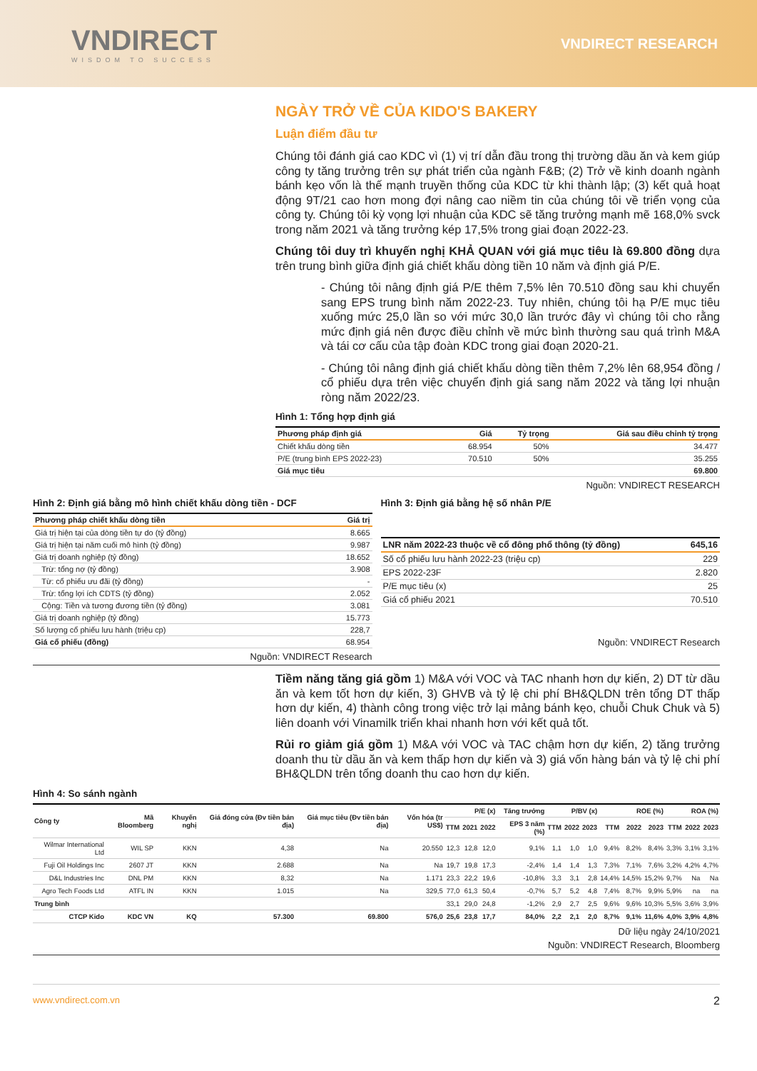VNDIRECT
WISDOM TO SUCCESS
VNDIRECT RESEARCH
NGÀY TRỞ VỀ CỦA KIDO'S BAKERY
Luận điểm đầu tư
Chúng tôi đánh giá cao KDC vì (1) vị trí dẫn đầu trong thị trường dầu ăn và kem giúp công ty tăng trưởng trên sự phát triển của ngành F&B; (2) Trở về kinh doanh ngành bánh kẹo vốn là thế mạnh truyền thống của KDC từ khi thành lập; (3) kết quả hoạt động 9T/21 cao hơn mong đợi nâng cao niềm tin của chúng tôi về triển vọng của công ty. Chúng tôi kỳ vọng lợi nhuận của KDC sẽ tăng trưởng mạnh mẽ 168,0% svck trong năm 2021 và tăng trưởng kép 17,5% trong giai đoạn 2022-23.
Chúng tôi duy trì khuyến nghị KHẢ QUAN với giá mục tiêu là 69.800 đồng dựa trên trung bình giữa định giá chiết khấu dòng tiền 10 năm và định giá P/E.
- Chúng tôi nâng định giá P/E thêm 7,5% lên 70.510 đồng sau khi chuyển sang EPS trung bình năm 2022-23. Tuy nhiên, chúng tôi hạ P/E mục tiêu xuống mức 25,0 lần so với mức 30,0 lần trước đây vì chúng tôi cho rằng mức định giá nên được điều chỉnh về mức bình thường sau quá trình M&A và tái cơ cấu của tập đoàn KDC trong giai đoạn 2020-21.
- Chúng tôi nâng định giá chiết khấu dòng tiền thêm 7,2% lên 68,954 đồng / cổ phiếu dựa trên việc chuyển định giá sang năm 2022 và tăng lợi nhuận ròng năm 2022/23.
Hình 1: Tổng hợp định giá
| Phương pháp định giá | Giá | Tỷ trọng | Giá sau điều chỉnh tỷ trọng |
| --- | --- | --- | --- |
| Chiết khấu dòng tiền | 68.954 | 50% | 34.477 |
| P/E (trung bình EPS 2022-23) | 70.510 | 50% | 35.255 |
| Giá mục tiêu | | | 69.800 |
Nguồn: VNDIRECT RESEARCH
Hình 2: Định giá bằng mô hình chiết khấu dòng tiền - DCF
| Phương pháp chiết khấu dòng tiền | Giá trị |
| --- | --- |
| Giá trị hiện tại của dòng tiền tự do (tỷ đồng) | 8.665 |
| Giá trị hiện tại năm cuối mô hình (tỷ đồng) | 9.987 |
| Giá trị doanh nghiệp (tỷ đồng) | 18.652 |
| Trừ: tổng nợ (tỷ đồng) | 3.908 |
| Từ: cổ phiếu ưu đãi (tỷ đồng) | - |
| Trừ: tổng lợi ích CDTS (tỷ đồng) | 2.052 |
| Cộng: Tiền và tương đương tiền (tỷ đồng) | 3.081 |
| Giá trị doanh nghiệp (tỷ đồng) | 15.773 |
| Số lượng cổ phiếu lưu hành (triệu cp) | 228,7 |
| Giá cổ phiếu (đồng) | 68.954 |
Nguồn: VNDIRECT Research
Hình 3: Định giá bằng hệ số nhân P/E
| LNR năm 2022-23 thuộc về cổ đông phổ thông (tỷ đồng) | 645,16 |
| --- | --- |
| Số cổ phiếu lưu hành 2022-23 (triệu cp) | 229 |
| EPS 2022-23F | 2.820 |
| P/E mục tiêu (x) | 25 |
| Giá cổ phiếu 2021 | 70.510 |
Nguồn: VNDIRECT Research
Tiềm năng tăng giá gồm 1) M&A với VOC và TAC nhanh hơn dự kiến, 2) DT từ dầu ăn và kem tốt hơn dự kiến, 3) GHVB và tỷ lệ chi phí BH&QLDN trên tổng DT thấp hơn dự kiến, 4) thành công trong việc trở lại mảng bánh kẹo, chuỗi Chuk Chuk và 5) liên doanh với Vinamilk triển khai nhanh hơn với kết quả tốt.
Rủi ro giảm giá gồm 1) M&A với VOC và TAC chậm hơn dự kiến, 2) tăng trưởng doanh thu từ dầu ăn và kem thấp hơn dự kiến và 3) giá vốn hàng bán và tỷ lệ chi phí BH&QLDN trên tổng doanh thu cao hơn dự kiến.
Hình 4: So sánh ngành
| Công ty | Mã Bloomberg | Khuyến nghị | Giá đóng cửa (Đv tiền bản địa) | Giá mục tiêu (Đv tiền bản địa) | Vốn hóa (tr US$) | P/E (x) | | | Tăng trưởng | P/BV (x) | | | ROE (%) | | | ROA (%) | | |
| --- | --- | --- | --- | --- | --- | --- | --- | --- | --- | --- | --- | --- | --- | --- | --- | --- | --- | --- |
| | | | | | | TTM | 2021 | 2022 | EPS 3 năm (%) | TTM | 2022 | 2023 | TTM | 2022 | 2023 | TTM | 2022 | 2023 |
| Wilmar International Ltd | WIL SP | KKN | 4,38 | Na | 20.550 | 12,3 | 12,8 | 12,0 | 9,1% | 1,1 | 1,0 | 1,0 | 9,4% | 8,2% | 8,4% | 3,3% | 3,1% | 3,1% |
| Fuji Oil Holdings Inc | 2607 JT | KKN | 2.688 | Na | Na | 19,7 | 19,8 | 17,3 | -2,4% | 1,4 | 1,4 | 1,3 | 7,3% | 7,1% | 7,6% | 3,2% | 4,2% | 4,7% |
| D&L Industries Inc | DNL PM | KKN | 8,32 | Na | 1.171 | 23,3 | 22,2 | 19,6 | -10,8% | 3,3 | 3,1 | 2,8 | 14,4% | 14,5% | 15,2% | 9,7% | Na | Na |
| Agro Tech Foods Ltd | ATFL IN | KKN | 1.015 | Na | 329,5 | 77,0 | 61,3 | 50,4 | -0,7% | 5,7 | 5,2 | 4,8 | 7,4% | 8,7% | 9,9% | 5,9% | na | na |
| Trung bình | | | | | | 33,1 | 29,0 | 24,8 | -1,2% | 2,9 | 2,7 | 2,5 | 9,6% | 9,6% | 10,3% | 5,5% | 3,6% | 3,9% |
| CTCP Kido | KDC VN | KQ | 57.300 | 69.800 | 576,0 | 25,6 | 23,8 | 17,7 | 84,0% | 2,2 | 2,1 | 2,0 | 8,7% | 9,1% | 11,6% | 4,0% | 3,9% | 4,8% |
Dữ liệu ngày 24/10/2021
Nguồn: VNDIRECT Research, Bloomberg
www.vndirect.com.vn 2